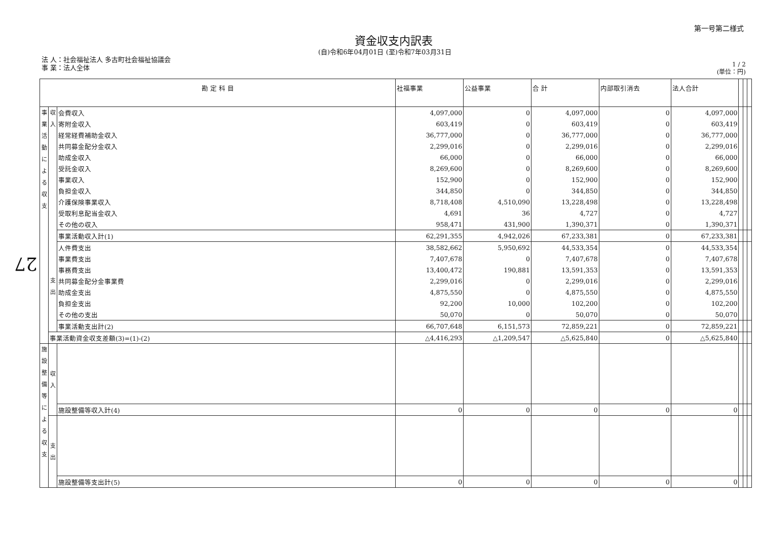27
第一号第二様式
資金収支内訳表
(自)令和6年04月01日 (至)令和7年03月31日
法 人：社会福祉法人 多古町社会福祉協議会
事 業：法人全体
1 / 2
(単位：円)
| 勘 定 科 目 | | | 社福事業 | 公益事業 | 合 計 | 内部取引消去 | 法人合計 | | | |
| --- | --- | --- | --- | --- | --- | --- | --- | --- | --- | --- |
| 事業活動による収支 | 収入 | 会費収入 | 4,097,000 | 0 | 4,097,000 | 0 | 4,097,000 | | | |
| | | 寄附金収入 | 603,419 | 0 | 603,419 | 0 | 603,419 | | | |
| | | 経常経費補助金収入 | 36,777,000 | 0 | 36,777,000 | 0 | 36,777,000 | | | |
| | | 共同募金配分金収入 | 2,299,016 | 0 | 2,299,016 | 0 | 2,299,016 | | | |
| | | 助成金収入 | 66,000 | 0 | 66,000 | 0 | 66,000 | | | |
| | | 受託金収入 | 8,269,600 | 0 | 8,269,600 | 0 | 8,269,600 | | | |
| | | 事業収入 | 152,900 | 0 | 152,900 | 0 | 152,900 | | | |
| | | 負担金収入 | 344,850 | 0 | 344,850 | 0 | 344,850 | | | |
| | | 介護保険事業収入 | 8,718,408 | 4,510,090 | 13,228,498 | 0 | 13,228,498 | | | |
| | | 受取利息配当金収入 | 4,691 | 36 | 4,727 | 0 | 4,727 | | | |
| | | その他の収入 | 958,471 | 431,900 | 1,390,371 | 0 | 1,390,371 | | | |
| | | 事業活動収入計(1) | 62,291,355 | 4,942,026 | 67,233,381 | 0 | 67,233,381 | | | |
| | 支出 | 人件費支出 | 38,582,662 | 5,950,692 | 44,533,354 | 0 | 44,533,354 | | | |
| | | 事業費支出 | 7,407,678 | 0 | 7,407,678 | 0 | 7,407,678 | | | |
| | | 事務費支出 | 13,400,472 | 190,881 | 13,591,353 | 0 | 13,591,353 | | | |
| | | 共同募金配分金事業費 | 2,299,016 | 0 | 2,299,016 | 0 | 2,299,016 | | | |
| | | 助成金支出 | 4,875,550 | 0 | 4,875,550 | 0 | 4,875,550 | | | |
| | | 負担金支出 | 92,200 | 10,000 | 102,200 | 0 | 102,200 | | | |
| | | その他の支出 | 50,070 | 0 | 50,070 | 0 | 50,070 | | | |
| | | 事業活動支出計(2) | 66,707,648 | 6,151,573 | 72,859,221 | 0 | 72,859,221 | | | |
| | 事業活動資金収支差額(3)=(1)-(2) | | △4,416,293 | △1,209,547 | △5,625,840 | 0 | △5,625,840 | | | |
| 施設整備等による収支 | 収入 | | | | | | | | | |
| | | 施設整備等収入計(4) | 0 | 0 | 0 | 0 | 0 | | | |
| | 支出 | | | | | | | | | |
| | | 施設整備等支出計(5) | 0 | 0 | 0 | 0 | 0 | | | |